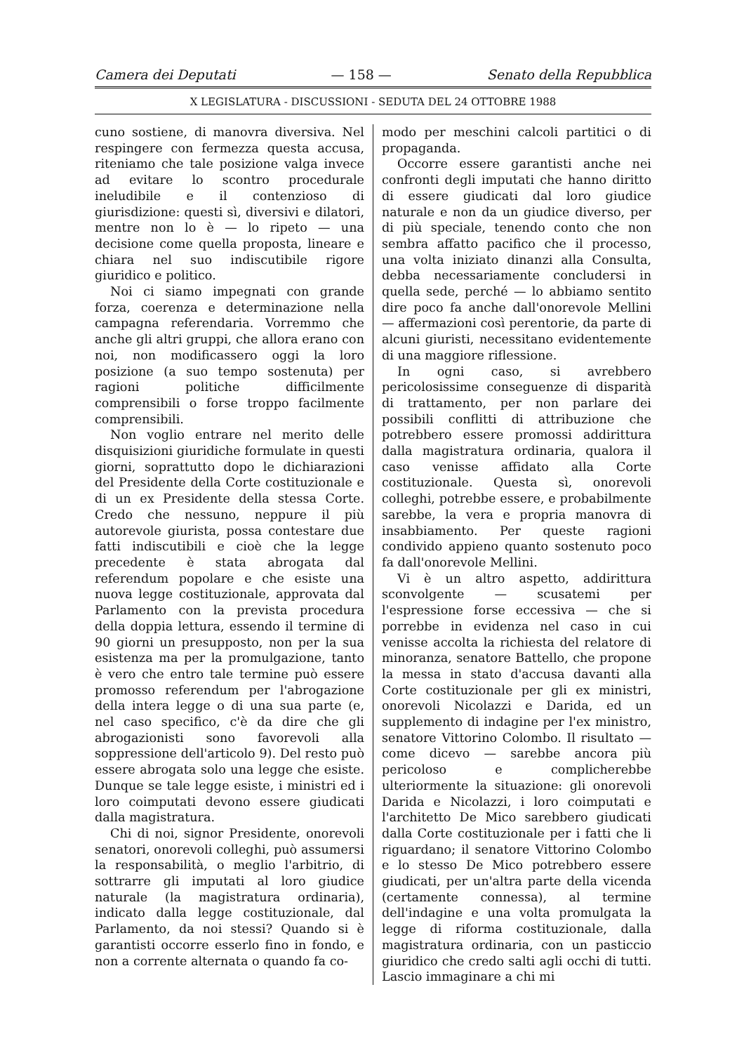Camera dei Deputati — 158 — Senato della Repubblica
X LEGISLATURA - DISCUSSIONI - SEDUTA DEL 24 OTTOBRE 1988
cuno sostiene, di manovra diversiva. Nel respingere con fermezza questa accusa, riteniamo che tale posizione valga invece ad evitare lo scontro procedurale ineludibile e il contenzioso di giurisdizione: questi sì, diversivi e dilatori, mentre non lo è — lo ripeto — una decisione come quella proposta, lineare e chiara nel suo indiscutibile rigore giuridico e politico.
Noi ci siamo impegnati con grande forza, coerenza e determinazione nella campagna referendaria. Vorremmo che anche gli altri gruppi, che allora erano con noi, non modificassero oggi la loro posizione (a suo tempo sostenuta) per ragioni politiche difficilmente comprensibili o forse troppo facilmente comprensibili.
Non voglio entrare nel merito delle disquisizioni giuridiche formulate in questi giorni, soprattutto dopo le dichiarazioni del Presidente della Corte costituzionale e di un ex Presidente della stessa Corte. Credo che nessuno, neppure il più autorevole giurista, possa contestare due fatti indiscutibili e cioè che la legge precedente è stata abrogata dal referendum popolare e che esiste una nuova legge costituzionale, approvata dal Parlamento con la prevista procedura della doppia lettura, essendo il termine di 90 giorni un presupposto, non per la sua esistenza ma per la promulgazione, tanto è vero che entro tale termine può essere promosso referendum per l'abrogazione della intera legge o di una sua parte (e, nel caso specifico, c'è da dire che gli abrogazionisti sono favorevoli alla soppressione dell'articolo 9). Del resto può essere abrogata solo una legge che esiste. Dunque se tale legge esiste, i ministri ed i loro coimputati devono essere giudicati dalla magistratura.
Chi di noi, signor Presidente, onorevoli senatori, onorevoli colleghi, può assumersi la responsabilità, o meglio l'arbitrio, di sottrarre gli imputati al loro giudice naturale (la magistratura ordinaria), indicato dalla legge costituzionale, dal Parlamento, da noi stessi? Quando si è garantisti occorre esserlo fino in fondo, e non a corrente alternata o quando fa co-
modo per meschini calcoli partitici o di propaganda.
Occorre essere garantisti anche nei confronti degli imputati che hanno diritto di essere giudicati dal loro giudice naturale e non da un giudice diverso, per di più speciale, tenendo conto che non sembra affatto pacifico che il processo, una volta iniziato dinanzi alla Consulta, debba necessariamente concludersi in quella sede, perché — lo abbiamo sentito dire poco fa anche dall'onorevole Mellini — affermazioni così perentorie, da parte di alcuni giuristi, necessitano evidentemente di una maggiore riflessione.
In ogni caso, si avrebbero pericolosissime conseguenze di disparità di trattamento, per non parlare dei possibili conflitti di attribuzione che potrebbero essere promossi addirittura dalla magistratura ordinaria, qualora il caso venisse affidato alla Corte costituzionale. Questa sì, onorevoli colleghi, potrebbe essere, e probabilmente sarebbe, la vera e propria manovra di insabbiamento. Per queste ragioni condivido appieno quanto sostenuto poco fa dall'onorevole Mellini.
Vi è un altro aspetto, addirittura sconvolgente — scusatemi per l'espressione forse eccessiva — che si porrebbe in evidenza nel caso in cui venisse accolta la richiesta del relatore di minoranza, senatore Battello, che propone la messa in stato d'accusa davanti alla Corte costituzionale per gli ex ministri, onorevoli Nicolazzi e Darida, ed un supplemento di indagine per l'ex ministro, senatore Vittorino Colombo. Il risultato — come dicevo — sarebbe ancora più pericoloso e complicherebbe ulteriormente la situazione: gli onorevoli Darida e Nicolazzi, i loro coimputati e l'architetto De Mico sarebbero giudicati dalla Corte costituzionale per i fatti che li riguardano; il senatore Vittorino Colombo e lo stesso De Mico potrebbero essere giudicati, per un'altra parte della vicenda (certamente connessa), al termine dell'indagine e una volta promulgata la legge di riforma costituzionale, dalla magistratura ordinaria, con un pasticcio giuridico che credo salti agli occhi di tutti. Lascio immaginare a chi mi